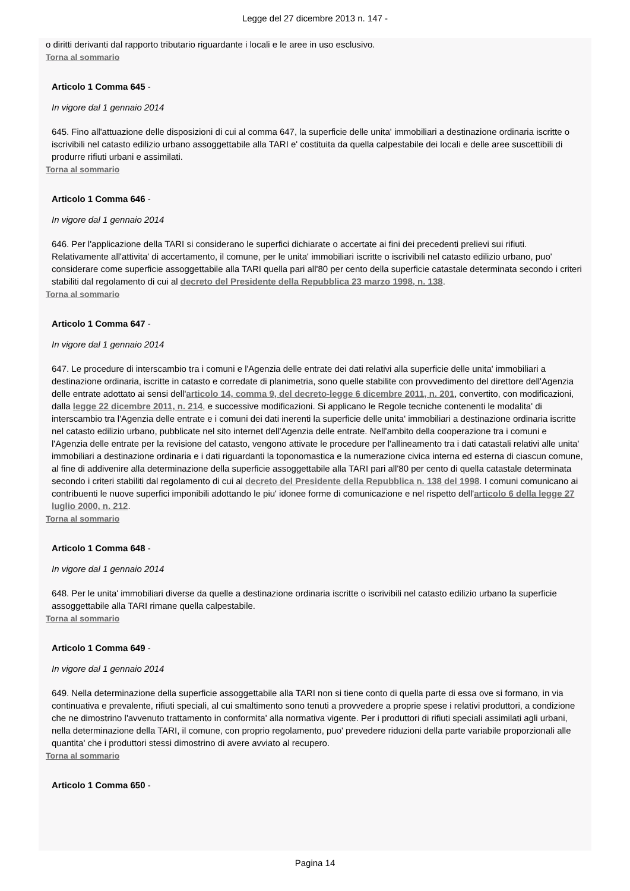Legge del 27 dicembre 2013 n. 147 -
o diritti derivanti dal rapporto tributario riguardante i locali e le aree in uso esclusivo.
Torna al sommario
Articolo 1 Comma 645 -
In vigore dal 1 gennaio 2014
645. Fino all'attuazione delle disposizioni di cui al comma 647, la superficie delle unita' immobiliari a destinazione ordinaria iscritte o iscrivibili nel catasto edilizio urbano assoggettabile alla TARI e' costituita da quella calpestabile dei locali e delle aree suscettibili di produrre rifiuti urbani e assimilati.
Torna al sommario
Articolo 1 Comma 646 -
In vigore dal 1 gennaio 2014
646. Per l'applicazione della TARI si considerano le superfici dichiarate o accertate ai fini dei precedenti prelievi sui rifiuti. Relativamente all'attivita' di accertamento, il comune, per le unita' immobiliari iscritte o iscrivibili nel catasto edilizio urbano, puo' considerare come superficie assoggettabile alla TARI quella pari all'80 per cento della superficie catastale determinata secondo i criteri stabiliti dal regolamento di cui al decreto del Presidente della Repubblica 23 marzo 1998, n. 138.
Torna al sommario
Articolo 1 Comma 647 -
In vigore dal 1 gennaio 2014
647. Le procedure di interscambio tra i comuni e l'Agenzia delle entrate dei dati relativi alla superficie delle unita' immobiliari a destinazione ordinaria, iscritte in catasto e corredate di planimetria, sono quelle stabilite con provvedimento del direttore dell'Agenzia delle entrate adottato ai sensi dell'articolo 14, comma 9, del decreto-legge 6 dicembre 2011, n. 201, convertito, con modificazioni, dalla legge 22 dicembre 2011, n. 214, e successive modificazioni. Si applicano le Regole tecniche contenenti le modalita' di interscambio tra l'Agenzia delle entrate e i comuni dei dati inerenti la superficie delle unita' immobiliari a destinazione ordinaria iscritte nel catasto edilizio urbano, pubblicate nel sito internet dell'Agenzia delle entrate. Nell'ambito della cooperazione tra i comuni e l'Agenzia delle entrate per la revisione del catasto, vengono attivate le procedure per l'allineamento tra i dati catastali relativi alle unita' immobiliari a destinazione ordinaria e i dati riguardanti la toponomastica e la numerazione civica interna ed esterna di ciascun comune, al fine di addivenire alla determinazione della superficie assoggettabile alla TARI pari all'80 per cento di quella catastale determinata secondo i criteri stabiliti dal regolamento di cui al decreto del Presidente della Repubblica n. 138 del 1998. I comuni comunicano ai contribuenti le nuove superfici imponibili adottando le piu' idonee forme di comunicazione e nel rispetto dell'articolo 6 della legge 27 luglio 2000, n. 212.
Torna al sommario
Articolo 1 Comma 648 -
In vigore dal 1 gennaio 2014
648. Per le unita' immobiliari diverse da quelle a destinazione ordinaria iscritte o iscrivibili nel catasto edilizio urbano la superficie assoggettabile alla TARI rimane quella calpestabile.
Torna al sommario
Articolo 1 Comma 649 -
In vigore dal 1 gennaio 2014
649. Nella determinazione della superficie assoggettabile alla TARI non si tiene conto di quella parte di essa ove si formano, in via continuativa e prevalente, rifiuti speciali, al cui smaltimento sono tenuti a provvedere a proprie spese i relativi produttori, a condizione che ne dimostrino l'avvenuto trattamento in conformita' alla normativa vigente. Per i produttori di rifiuti speciali assimilati agli urbani, nella determinazione della TARI, il comune, con proprio regolamento, puo' prevedere riduzioni della parte variabile proporzionali alle quantita' che i produttori stessi dimostrino di avere avviato al recupero.
Torna al sommario
Articolo 1 Comma 650 -
Pagina 14